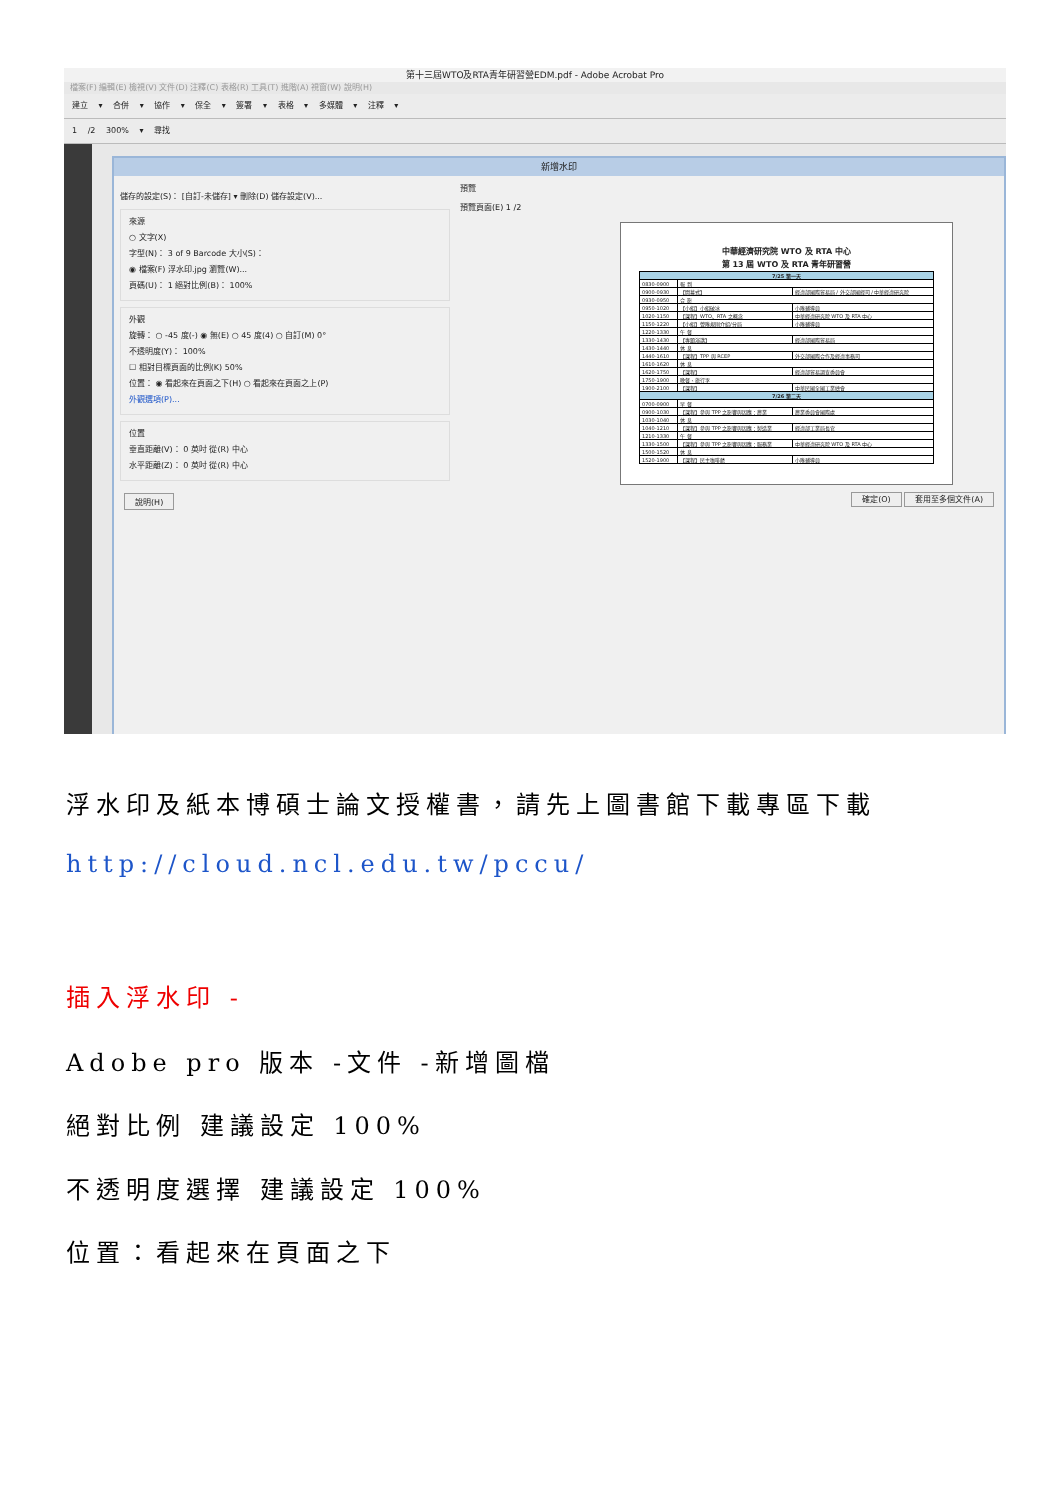第十三屆WTO及RTA青年研習營EDM.pdf - Adobe Acrobat Pro
檔案(F) 編輯(E) 檢視(V) 文件(D) 注釋(C) 表格(R) 工具(T) 進階(A) 視窗(W) 說明(H)
建立 ▾ 合併 ▾ 協作 ▾ 保全 ▾ 簽署 ▾ 表格 ▾ 多媒體 ▾ 注釋 ▾
1 /2 300% ▾ 尋找
新增水印
儲存的設定(S)： [自訂-未儲存] ▾ 刪除(D) 儲存設定(V)...
來源
○ 文字(X)
字型(N)： 3 of 9 Barcode 大小(S)：
◉ 檔案(F) 浮水印.jpg 瀏覽(W)...
頁碼(U)： 1 絕對比例(B)： 100%
外觀
旋轉： ○ -45 度(-) ◉ 無(E) ○ 45 度(4) ○ 自訂(M) 0°
不透明度(Y)： 100%
☐ 相對目標頁面的比例(K) 50%
位置： ◉ 看起來在頁面之下(H) ○ 看起來在頁面之上(P)
外觀選項(P)...
位置
垂直距離(V)： 0 英吋 從(R) 中心
水平距離(Z)： 0 英吋 從(R) 中心
預覽
預覽頁面(E) 1 /2
中華經濟研究院 WTO 及 RTA 中心
第 13 屆 WTO 及 RTA 青年研習營
| 7/25 第一天 | | |
| --- | --- | --- |
| 0830-0900 | 報 到 | |
| 0900-0930 | 【開幕式】 | 經濟部國際貿易局 / 外交部國經司 / 中華經濟研究院 |
| 0930-0950 | 合 影 | |
| 0950-1020 | 【小組】小組破冰 | 小隊輔導員 |
| 1020-1150 | 【課程】WTO、RTA 之概念 | 中華經濟研究院 WTO 及 RTA 中心 |
| 1150-1220 | 【小組】營隊規則介紹/分局 | 小隊輔導員 |
| 1220-1330 | 午 餐 | |
| 1330-1430 | 【專題演講】 | 經濟部國際貿易局 |
| 1430-1440 | 休 息 | |
| 1440-1610 | 【課程】TPP 與 RCEP | 外交部國際合作及經濟事務司 |
| 1610-1620 | 休 息 | |
| 1620-1750 | 【課程】 | 經濟部貿易調查委員會 |
| 1750-1900 | 晚餐、旅行李 | |
| 1900-2100 | 【課程】 | 中華民國全國工業總會 |
| 7/26 第二天 | | |
| 0700-0900 | 早 餐 | |
| 0900-1030 | 【課程】參與 TPP 之影響與因應：農業 | 農業委員會國際處 |
| 1030-1040 | 休 息 | |
| 1040-1210 | 【課程】參與 TPP 之影響與因應：製造業 | 經濟部工業局長官 |
| 1210-1330 | 午 餐 | |
| 1330-1500 | 【課程】參與 TPP 之影響與因應：服務業 | 中華經濟研究院 WTO 及 RTA 中心 |
| 1500-1520 | 休 息 | |
| 1520-1900 | 【課程】民主咖啡館 | 小隊輔導員 |
說明(H) 確定(O) 套用至多個文件(A)
浮水印及紙本博碩士論文授權書，請先上圖書館下載專區下載
http://cloud.ncl.edu.tw/pccu/
插入浮水印 -
Adobe pro 版本 -文件 -新增圖檔
絕對比例 建議設定 100%
不透明度選擇 建議設定 100%
位置：看起來在頁面之下